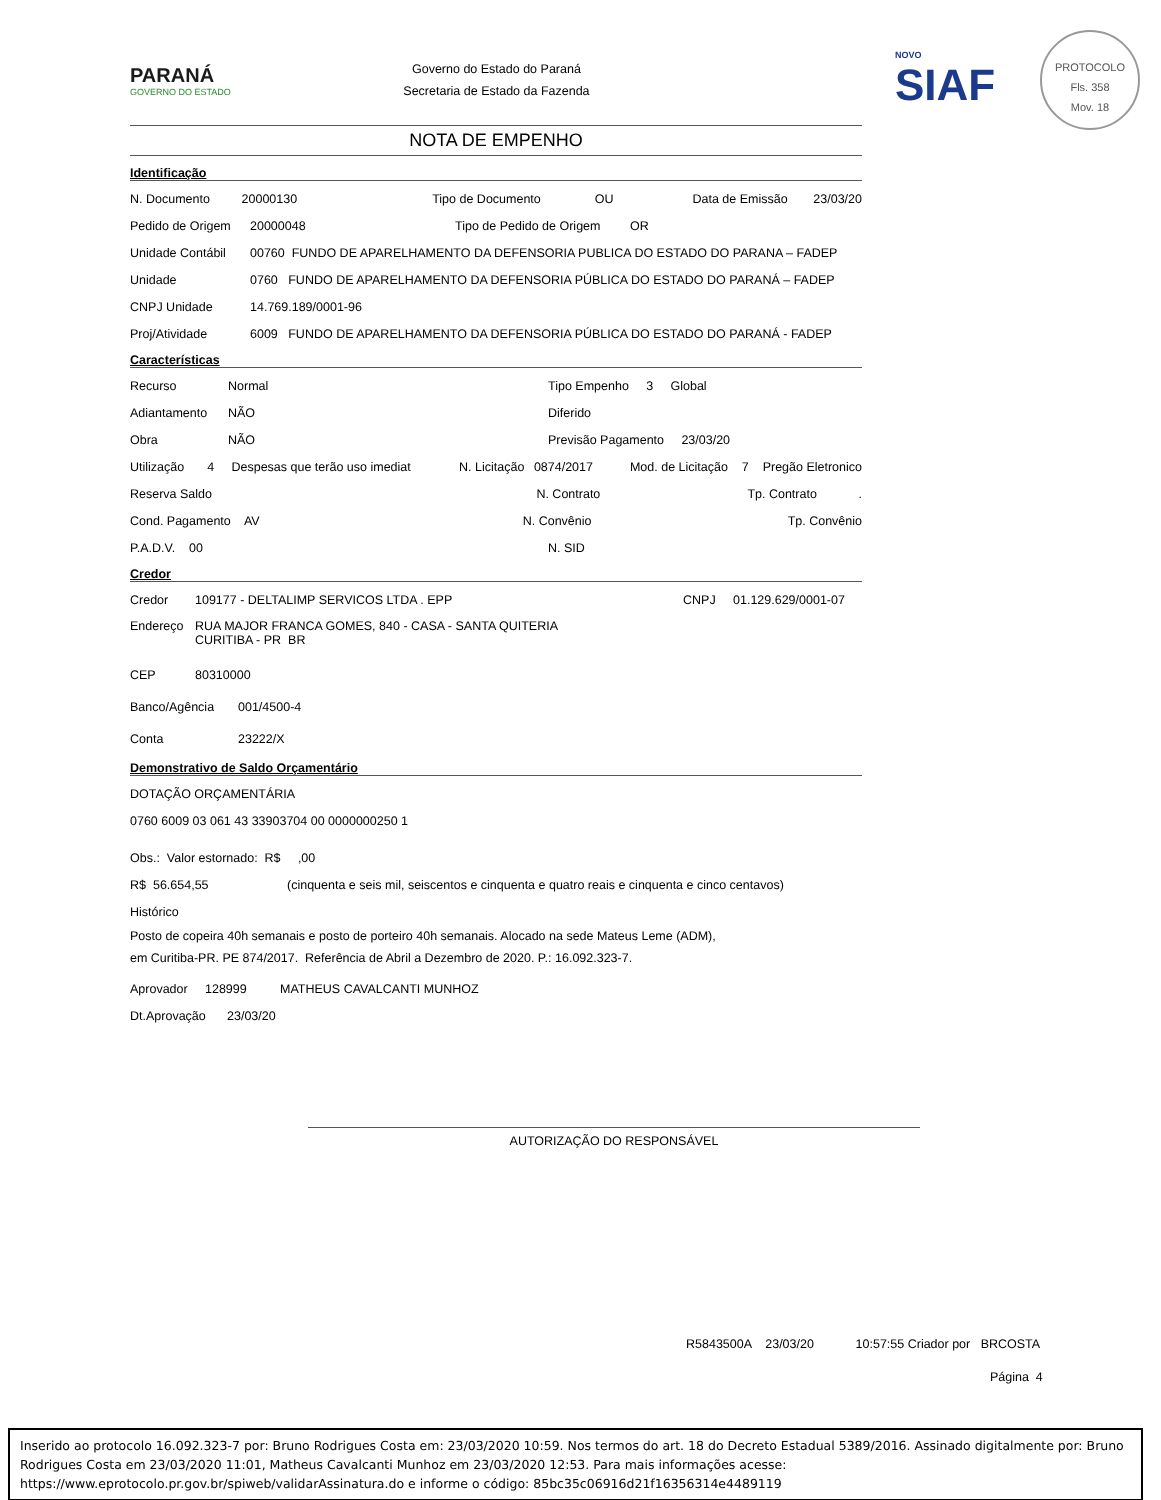PARANÁ
GOVERNO DO ESTADO
Governo do Estado do Paraná
Secretaria de Estado da Fazenda
NOVO
SIAF
PROTOCOLO
Fls. 358
Mov. 18
NOTA DE EMPENHO
Identificação
N. Documento 20000130 Tipo de Documento OU Data de Emissão 23/03/20
Pedido de Origem 20000048 Tipo de Pedido de Origem OR
Unidade Contábil 00760 FUNDO DE APARELHAMENTO DA DEFENSORIA PUBLICA DO ESTADO DO PARANA – FADEP
Unidade 0760 FUNDO DE APARELHAMENTO DA DEFENSORIA PÚBLICA DO ESTADO DO PARANÁ – FADEP
CNPJ Unidade 14.769.189/0001-96
Proj/Atividade 6009 FUNDO DE APARELHAMENTO DA DEFENSORIA PÚBLICA DO ESTADO DO PARANÁ - FADEP
Características
Recurso Normal Tipo Empenho 3 Global
Adiantamento NÃO Diferido
Obra NÃO Previsão Pagamento 23/03/20
Utilização 4 Despesas que terão uso imediat N. Licitação 0874/2017 Mod. de Licitação 7 Pregão Eletronico
Reserva Saldo N. Contrato Tp. Contrato .
Cond. Pagamento AV N. Convênio Tp. Convênio
P.A.D.V. 00 N. SID
Credor
Credor 109177 - DELTALIMP SERVICOS LTDA . EPP CNPJ 01.129.629/0001-07
Endereço RUA MAJOR FRANCA GOMES, 840 - CASA - SANTA QUITERIA
CURITIBA - PR BR
CEP 80310000
Banco/Agência 001/4500-4
Conta 23222/X
Demonstrativo de Saldo Orçamentário
DOTAÇÃO ORÇAMENTÁRIA
0760 6009 03 061 43 33903704 00 0000000250 1
Obs.: Valor estornado: R$ ,00
R$ 56.654,55 (cinquenta e seis mil, seiscentos e cinquenta e quatro reais e cinquenta e cinco centavos)
Histórico
Posto de copeira 40h semanais e posto de porteiro 40h semanais. Alocado na sede Mateus Leme (ADM),
em Curitiba-PR. PE 874/2017. Referência de Abril a Dezembro de 2020. P.: 16.092.323-7.
Aprovador 128999 MATHEUS CAVALCANTI MUNHOZ
Dt.Aprovação 23/03/20
AUTORIZAÇÃO DO RESPONSÁVEL
R5843500A 23/03/20 10:57:55 Criador por BRCOSTA
Página 4
Inserido ao protocolo 16.092.323-7 por: Bruno Rodrigues Costa em: 23/03/2020 10:59. Nos termos do art. 18 do Decreto Estadual 5389/2016. Assinado digitalmente por: Bruno Rodrigues Costa em 23/03/2020 11:01, Matheus Cavalcanti Munhoz em 23/03/2020 12:53. Para mais informações acesse: https://www.eprotocolo.pr.gov.br/spiweb/validarAssinatura.do e informe o código: 85bc35c06916d21f16356314e4489119